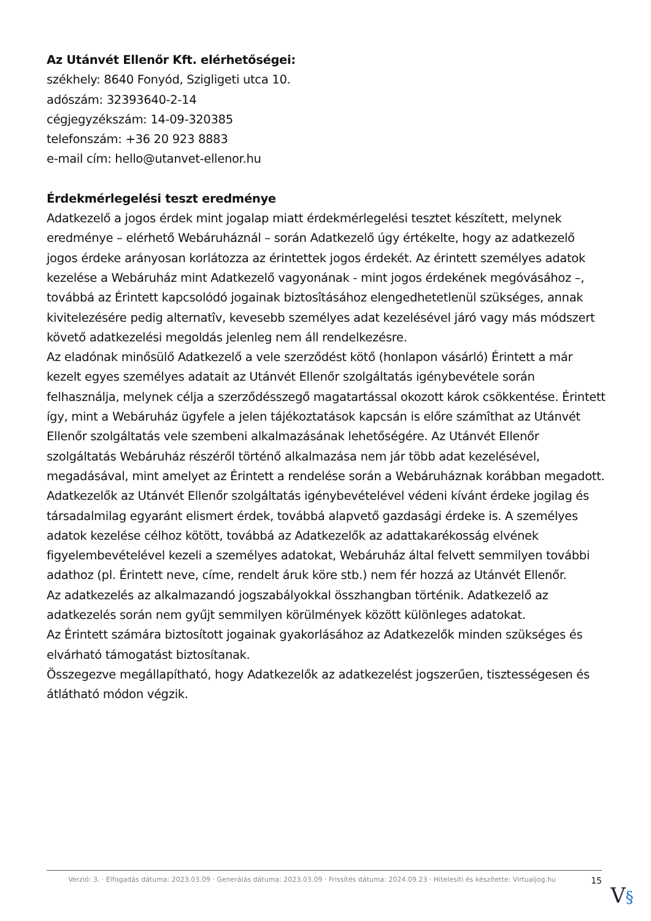Az Utánvét Ellenőr Kft. elérhetőségei:
székhely: 8640 Fonyód, Szigligeti utca 10.
adószám: 32393640-2-14
cégjegyzékszám: 14-09-320385
telefonszám: +36 20 923 8883
e-mail cím: hello@utanvet-ellenor.hu
Érdekmérlegelési teszt eredménye
Adatkezelő a jogos érdek mint jogalap miatt érdekmérlegelési tesztet készített, melynek eredménye – elérhető Webáruháznál – során Adatkezelő úgy értékelte, hogy az adatkezelő jogos érdeke arányosan korlátozza az érintettek jogos érdekét. Az érintett személyes adatok kezelése a Webáruház mint Adatkezelő vagyonának - mint jogos érdekének megóvásához –, továbbá az Érintett kapcsolódó jogainak biztosîtásához elengedhetetlenül szükséges, annak kivitelezésére pedig alternatîv, kevesebb személyes adat kezelésével járó vagy más módszert követő adatkezelési megoldás jelenleg nem áll rendelkezésre.
Az eladónak minősülő Adatkezelő a vele szerződést kötő (honlapon vásárló) Érintett a már kezelt egyes személyes adatait az Utánvét Ellenőr szolgáltatás igénybevétele során felhasználja, melynek célja a szerződésszegő magatartással okozott károk csökkentése. Érintett így, mint a Webáruház ügyfele a jelen tájékoztatások kapcsán is előre számîthat az Utánvét Ellenőr szolgáltatás vele szembeni alkalmazásának lehetőségére. Az Utánvét Ellenőr szolgáltatás Webáruház részéről történő alkalmazása nem jár több adat kezelésével, megadásával, mint amelyet az Érintett a rendelése során a Webáruháznak korábban megadott.
Adatkezelők az Utánvét Ellenőr szolgáltatás igénybevételével védeni kívánt érdeke jogilag és társadalmilag egyaránt elismert érdek, továbbá alapvető gazdasági érdeke is. A személyes adatok kezelése célhoz kötött, továbbá az Adatkezelők az adattakarékosság elvének figyelembevételével kezeli a személyes adatokat, Webáruház által felvett semmilyen további adathoz (pl. Érintett neve, címe, rendelt áruk köre stb.) nem fér hozzá az Utánvét Ellenőr.
Az adatkezelés az alkalmazandó jogszabályokkal összhangban történik. Adatkezelő az adatkezelés során nem gyűjt semmilyen körülmények között különleges adatokat.
Az Érintett számára biztosított jogainak gyakorlásához az Adatkezelők minden szükséges és elvárható támogatást biztosítanak.
Összegezve megállapítható, hogy Adatkezelők az adatkezelést jogszerűen, tisztességesen és átlátható módon végzik.
Verzió: 3. · Elfogadás dátuma: 2023.03.09 · Generálás dátuma: 2023.03.09 · Frissítés dátuma: 2024.09.23 · Hitelesíti és készítette: Virtualjog.hu
15
V§